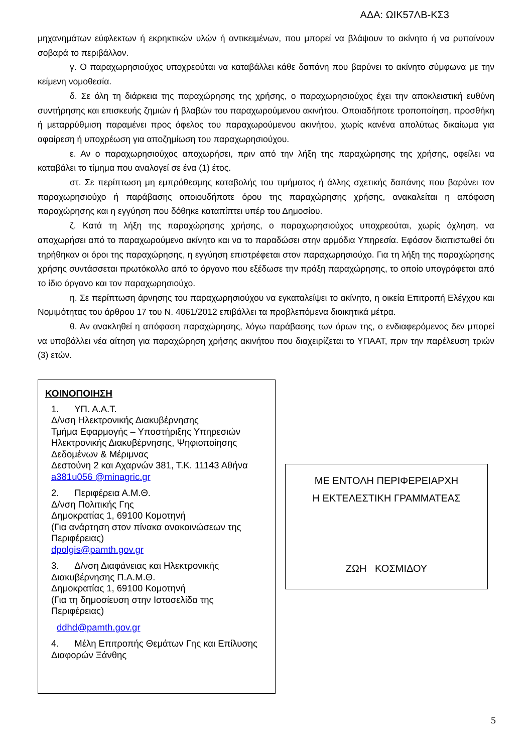ΑΔΑ: ΩΙΚ57ΛΒ-ΚΣ3
μηχανημάτων εύφλεκτων ή εκρηκτικών υλών ή αντικειμένων, που μπορεί να βλάψουν το ακίνητο ή να ρυπαίνουν σοβαρά το περιβάλλον.
γ. Ο παραχωρησιούχος υποχρεούται να καταβάλλει κάθε δαπάνη που βαρύνει το ακίνητο σύμφωνα με την κείμενη νομοθεσία.
δ. Σε όλη τη διάρκεια της παραχώρησης της χρήσης, ο παραχωρησιούχος έχει την αποκλειστική ευθύνη συντήρησης και επισκευής ζημιών ή βλαβών του παραχωρούμενου ακινήτου. Οποιαδήποτε τροποποίηση, προσθήκη ή μεταρρύθμιση παραμένει προς όφελος του παραχωρούμενου ακινήτου, χωρίς κανένα απολύτως δικαίωμα για αφαίρεση ή υποχρέωση για αποζημίωση του παραχωρησιούχου.
ε. Αν ο παραχωρησιούχος αποχωρήσει, πριν από την λήξη της παραχώρησης της χρήσης, οφείλει να καταβάλει το τίμημα που αναλογεί σε ένα (1) έτος.
στ. Σε περίπτωση μη εμπρόθεσμης καταβολής του τιμήματος ή άλλης σχετικής δαπάνης που βαρύνει τον παραχωρησιούχο ή παράβασης οποιουδήποτε όρου της παραχώρησης χρήσης, ανακαλείται η απόφαση παραχώρησης και η εγγύηση που δόθηκε καταπίπτει υπέρ του Δημοσίου.
ζ. Κατά τη λήξη της παραχώρησης χρήσης, ο παραχωρησιούχος υποχρεούται, χωρίς όχληση, να αποχωρήσει από το παραχωρούμενο ακίνητο και να το παραδώσει στην αρμόδια Υπηρεσία. Εφόσον διαπιστωθεί ότι τηρήθηκαν οι όροι της παραχώρησης, η εγγύηση επιστρέφεται στον παραχωρησιούχο. Για τη λήξη της παραχώρησης χρήσης συντάσσεται πρωτόκολλο από το όργανο που εξέδωσε την πράξη παραχώρησης, το οποίο υπογράφεται από το ίδιο όργανο και τον παραχωρησιούχο.
η. Σε περίπτωση άρνησης του παραχωρησιούχου να εγκαταλείψει το ακίνητο, η οικεία Επιτροπή Ελέγχου και Νομιμότητας του άρθρου 17 του Ν. 4061/2012 επιβάλλει τα προβλεπόμενα διοικητικά μέτρα.
θ. Αν ανακληθεί η απόφαση παραχώρησης, λόγω παράβασης των όρων της, ο ενδιαφερόμενος δεν μπορεί να υποβάλλει νέα αίτηση για παραχώρηση χρήσης ακινήτου που διαχειρίζεται το ΥΠΑΑΤ, πριν την παρέλευση τριών (3) ετών.
ΚΟΙΝΟΠΟΙΗΣΗ
1. ΥΠ. Α.Α.Τ.
Δ/νση Ηλεκτρονικής Διακυβέρνησης
Τμήμα Εφαρμογής – Υποστήριξης Υπηρεσιών Ηλεκτρονικής Διακυβέρνησης, Ψηφιοποίησης Δεδομένων & Μέριμνας
Δεστούνη 2 και Αχαρνών 381, Τ.Κ. 11143 Αθήνα
a381u056 @minagric.gr
2. Περιφέρεια Α.Μ.Θ.
Δ/νση Πολιτικής Γης
Δημοκρατίας 1, 69100 Κομοτηνή
(Για ανάρτηση στον πίνακα ανακοινώσεων της Περιφέρειας)
dpolgis@pamth.gov.gr
3. Δ/νση Διαφάνειας και Ηλεκτρονικής Διακυβέρνησης Π.Α.Μ.Θ.
Δημοκρατίας 1, 69100 Κομοτηνή
(Για τη δημοσίευση στην Ιστοσελίδα της Περιφέρειας)
ddhd@pamth.gov.gr
4. Μέλη Επιτροπής Θεμάτων Γης και Επίλυσης Διαφορών Ξάνθης
ΜΕ ΕΝΤΟΛΗ ΠΕΡΙΦΕΡΕΙΑΡΧΗ
Η ΕΚΤΕΛΕΣΤΙΚΗ ΓΡΑΜΜΑΤΕΑΣ
ΖΩΗ ΚΟΣΜΙΔΟΥ
5